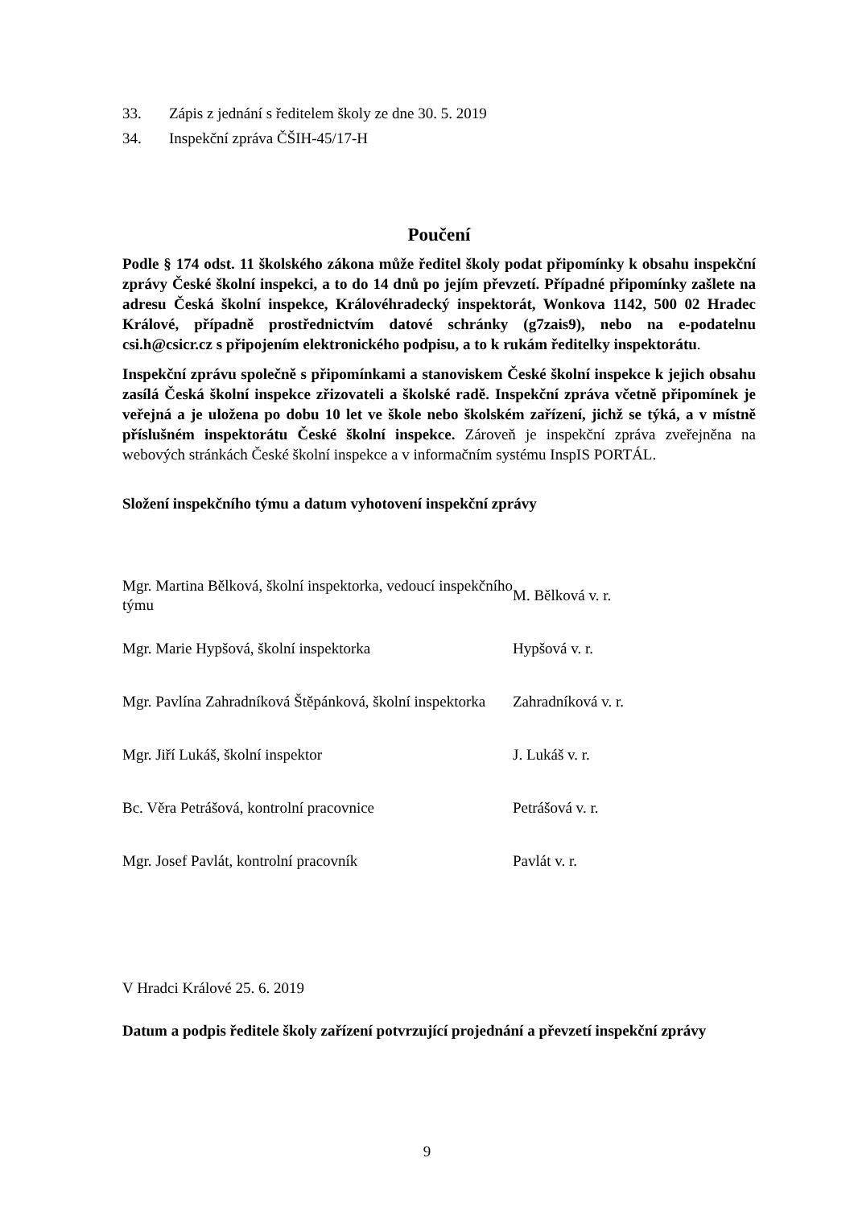33. Zápis z jednání s ředitelem školy ze dne 30. 5. 2019
34. Inspekční zpráva ČŠIH-45/17-H
Poučení
Podle § 174 odst. 11 školského zákona může ředitel školy podat připomínky k obsahu inspekční zprávy České školní inspekci, a to do 14 dnů po jejím převzetí. Případné připomínky zašlete na adresu Česká školní inspekce, Královéhradecký inspektorát, Wonkova 1142, 500 02 Hradec Králové, případně prostřednictvím datové schránky (g7zais9), nebo na e-podatelnu csi.h@csicr.cz s připojením elektronického podpisu, a to k rukám ředitelky inspektorátu.
Inspekční zprávu společně s připomínkami a stanoviskem České školní inspekce k jejich obsahu zasílá Česká školní inspekce zřizovateli a školské radě. Inspekční zpráva včetně připomínek je veřejná a je uložena po dobu 10 let ve škole nebo školském zařízení, jichž se týká, a v místně příslušném inspektorátu České školní inspekce. Zároveň je inspekční zpráva zveřejněna na webových stránkách České školní inspekce a v informačním systému InspIS PORTÁL.
Složení inspekčního týmu a datum vyhotovení inspekční zprávy
| Mgr. Martina Bělková, školní inspektorka, vedoucí inspekčního týmu | M. Bělková v. r. |
| Mgr. Marie Hypšová, školní inspektorka | Hypšová v. r. |
| Mgr. Pavlína Zahradníková Štěpánková, školní inspektorka | Zahradníková v. r. |
| Mgr. Jiří Lukáš, školní inspektor | J. Lukáš v. r. |
| Bc. Věra Petrášová, kontrolní pracovnice | Petrášová v. r. |
| Mgr. Josef Pavlát, kontrolní pracovník | Pavlát v. r. |
V Hradci Králové 25. 6. 2019
Datum a podpis ředitele školy zařízení potvrzující projednání a převzetí inspekční zprávy
9